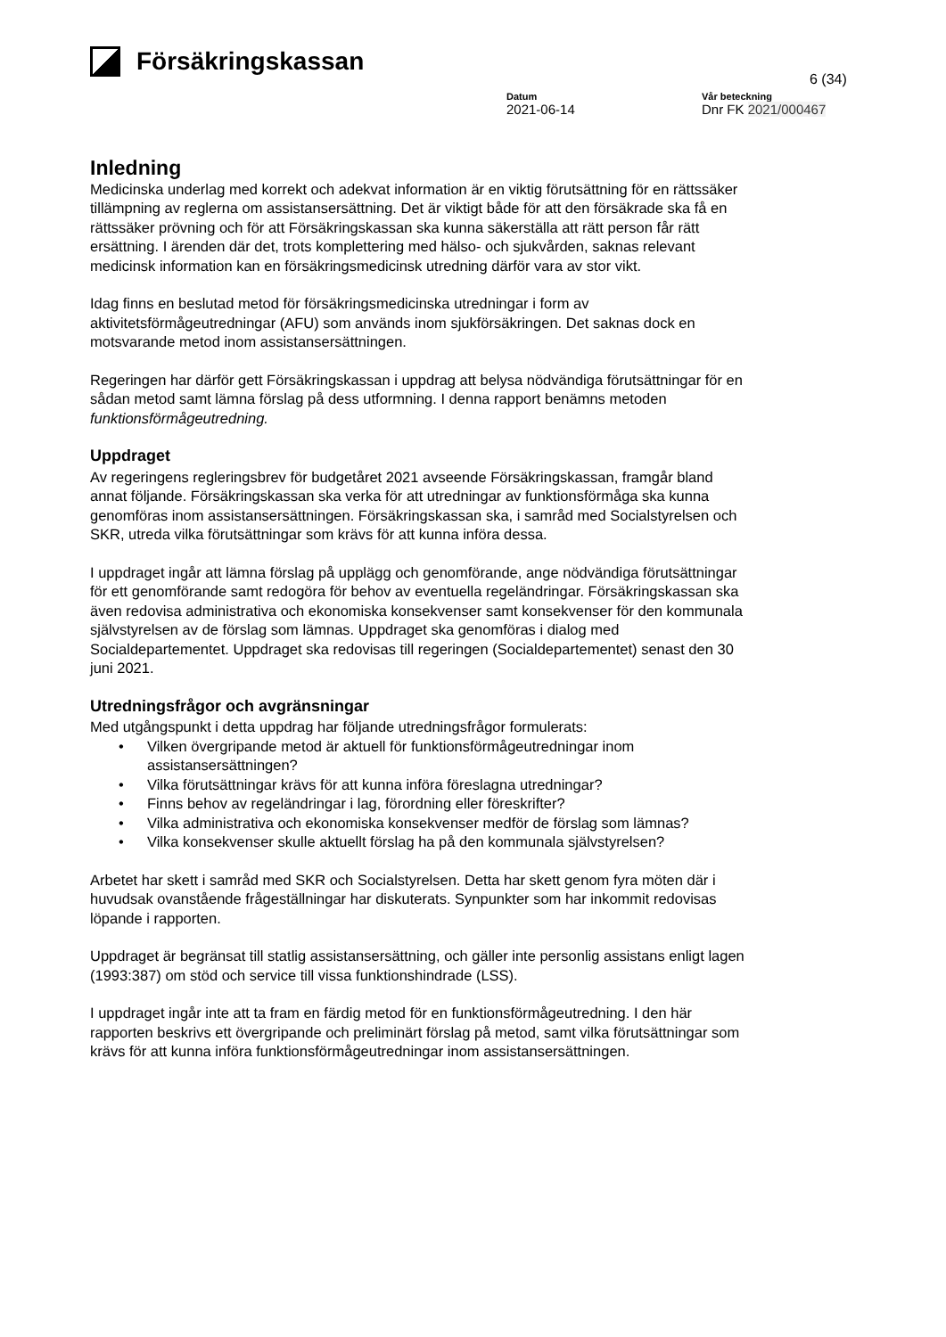Försäkringskassan
6 (34)
Datum
2021-06-14
Vår beteckning
Dnr FK 2021/000467
Inledning
Medicinska underlag med korrekt och adekvat information är en viktig förutsättning för en rättssäker tillämpning av reglerna om assistansersättning. Det är viktigt både för att den försäkrade ska få en rättssäker prövning och för att Försäkringskassan ska kunna säkerställa att rätt person får rätt ersättning. I ärenden där det, trots komplettering med hälso- och sjukvården, saknas relevant medicinsk information kan en försäkringsmedicinsk utredning därför vara av stor vikt.
Idag finns en beslutad metod för försäkringsmedicinska utredningar i form av aktivitetsförmågeutredningar (AFU) som används inom sjukförsäkringen. Det saknas dock en motsvarande metod inom assistansersättningen.
Regeringen har därför gett Försäkringskassan i uppdrag att belysa nödvändiga förutsättningar för en sådan metod samt lämna förslag på dess utformning. I denna rapport benämns metoden funktionsförmågeutredning.
Uppdraget
Av regeringens regleringsbrev för budgetåret 2021 avseende Försäkringskassan, framgår bland annat följande. Försäkringskassan ska verka för att utredningar av funktionsförmåga ska kunna genomföras inom assistansersättningen. Försäkringskassan ska, i samråd med Socialstyrelsen och SKR, utreda vilka förutsättningar som krävs för att kunna införa dessa.
I uppdraget ingår att lämna förslag på upplägg och genomförande, ange nödvändiga förutsättningar för ett genomförande samt redogöra för behov av eventuella regeländringar. Försäkringskassan ska även redovisa administrativa och ekonomiska konsekvenser samt konsekvenser för den kommunala självstyrelsen av de förslag som lämnas. Uppdraget ska genomföras i dialog med Socialdepartementet. Uppdraget ska redovisas till regeringen (Socialdepartementet) senast den 30 juni 2021.
Utredningsfrågor och avgränsningar
Med utgångspunkt i detta uppdrag har följande utredningsfrågor formulerats:
Vilken övergripande metod är aktuell för funktionsförmågeutredningar inom assistansersättningen?
Vilka förutsättningar krävs för att kunna införa föreslagna utredningar?
Finns behov av regeländringar i lag, förordning eller föreskrifter?
Vilka administrativa och ekonomiska konsekvenser medför de förslag som lämnas?
Vilka konsekvenser skulle aktuellt förslag ha på den kommunala självstyrelsen?
Arbetet har skett i samråd med SKR och Socialstyrelsen. Detta har skett genom fyra möten där i huvudsak ovanstående frågeställningar har diskuterats. Synpunkter som har inkommit redovisas löpande i rapporten.
Uppdraget är begränsat till statlig assistansersättning, och gäller inte personlig assistans enligt lagen (1993:387) om stöd och service till vissa funktionshindrade (LSS).
I uppdraget ingår inte att ta fram en färdig metod för en funktionsförmågeutredning. I den här rapporten beskrivs ett övergripande och preliminärt förslag på metod, samt vilka förutsättningar som krävs för att kunna införa funktionsförmågeutredningar inom assistansersättningen.